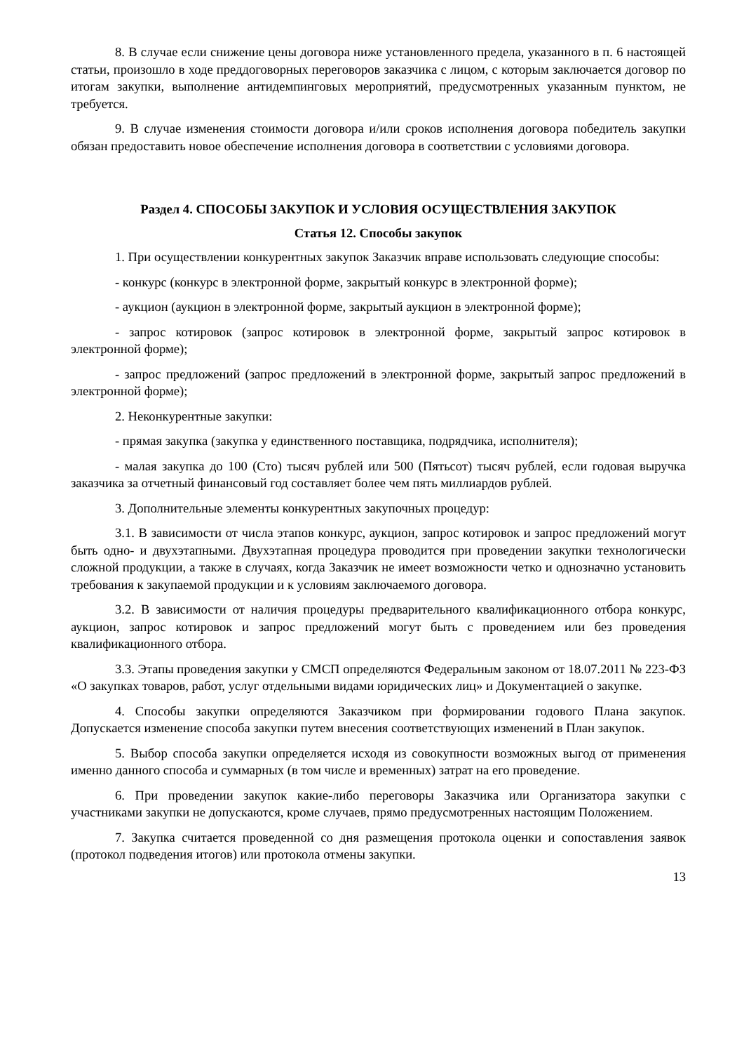8. В случае если снижение цены договора ниже установленного предела, указанного в п. 6 настоящей статьи, произошло в ходе преддоговорных переговоров заказчика с лицом, с которым заключается договор по итогам закупки, выполнение антидемпинговых мероприятий, предусмотренных указанным пунктом, не требуется.
9. В случае изменения стоимости договора и/или сроков исполнения договора победитель закупки обязан предоставить новое обеспечение исполнения договора в соответствии с условиями договора.
Раздел 4. СПОСОБЫ ЗАКУПОК И УСЛОВИЯ ОСУЩЕСТВЛЕНИЯ ЗАКУПОК
Статья 12. Способы закупок
1. При осуществлении конкурентных закупок Заказчик вправе использовать следующие способы:
- конкурс (конкурс в электронной форме, закрытый конкурс в электронной форме);
- аукцион (аукцион в электронной форме, закрытый аукцион в электронной форме);
- запрос котировок (запрос котировок в электронной форме, закрытый запрос котировок в электронной форме);
- запрос предложений (запрос предложений в электронной форме, закрытый запрос предложений в электронной форме);
2. Неконкурентные закупки:
- прямая закупка (закупка у единственного поставщика, подрядчика, исполнителя);
- малая закупка до 100 (Сто) тысяч рублей или 500 (Пятьсот) тысяч рублей, если годовая выручка заказчика за отчетный финансовый год составляет более чем пять миллиардов рублей.
3. Дополнительные элементы конкурентных закупочных процедур:
3.1. В зависимости от числа этапов конкурс, аукцион, запрос котировок и запрос предложений могут быть одно- и двухэтапными. Двухэтапная процедура проводится при проведении закупки технологически сложной продукции, а также в случаях, когда Заказчик не имеет возможности четко и однозначно установить требования к закупаемой продукции и к условиям заключаемого договора.
3.2. В зависимости от наличия процедуры предварительного квалификационного отбора конкурс, аукцион, запрос котировок и запрос предложений могут быть с проведением или без проведения квалификационного отбора.
3.3. Этапы проведения закупки у СМСП определяются Федеральным законом от 18.07.2011 № 223-ФЗ «О закупках товаров, работ, услуг отдельными видами юридических лиц» и Документацией о закупке.
4. Способы закупки определяются Заказчиком при формировании годового Плана закупок. Допускается изменение способа закупки путем внесения соответствующих изменений в План закупок.
5. Выбор способа закупки определяется исходя из совокупности возможных выгод от применения именно данного способа и суммарных (в том числе и временных) затрат на его проведение.
6. При проведении закупок какие-либо переговоры Заказчика или Организатора закупки с участниками закупки не допускаются, кроме случаев, прямо предусмотренных настоящим Положением.
7. Закупка считается проведенной со дня размещения протокола оценки и сопоставления заявок (протокол подведения итогов) или протокола отмены закупки.
13